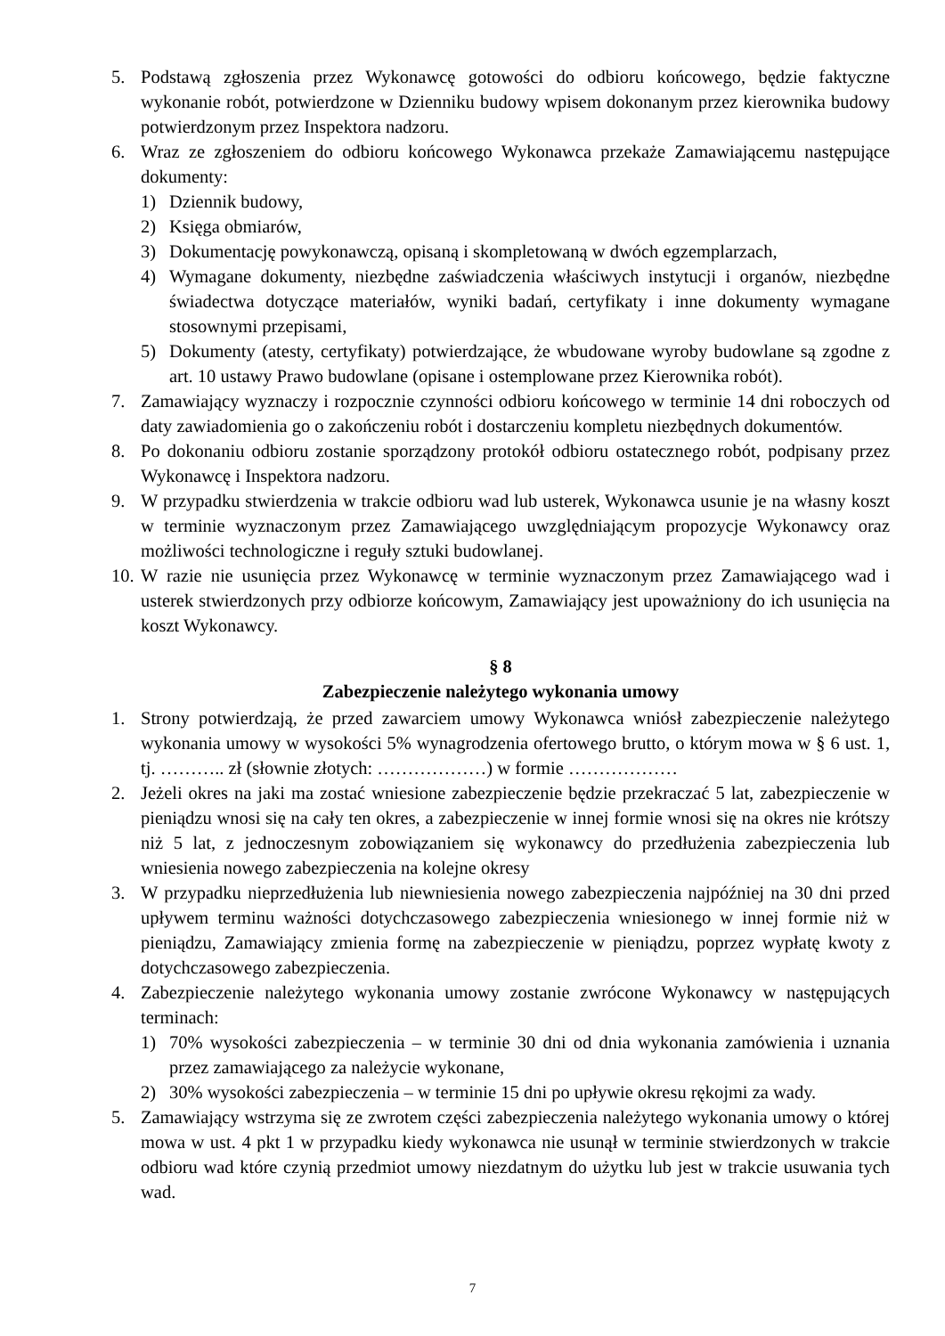5. Podstawą zgłoszenia przez Wykonawcę gotowości do odbioru końcowego, będzie faktyczne wykonanie robót, potwierdzone w Dzienniku budowy wpisem dokonanym przez kierownika budowy potwierdzonym przez Inspektora nadzoru.
6. Wraz ze zgłoszeniem do odbioru końcowego Wykonawca przekaże Zamawiającemu następujące dokumenty:
1) Dziennik budowy,
2) Księga obmiarów,
3) Dokumentację powykonawczą, opisaną i skompletowaną w dwóch egzemplarzach,
4) Wymagane dokumenty, niezbędne zaświadczenia właściwych instytucji i organów, niezbędne świadectwa dotyczące materiałów, wyniki badań, certyfikaty i inne dokumenty wymagane stosownymi przepisami,
5) Dokumenty (atesty, certyfikaty) potwierdzające, że wbudowane wyroby budowlane są zgodne z art. 10 ustawy Prawo budowlane (opisane i ostemplowane przez Kierownika robót).
7. Zamawiający wyznaczy i rozpocznie czynności odbioru końcowego w terminie 14 dni roboczych od daty zawiadomienia go o zakończeniu robót i dostarczeniu kompletu niezbędnych dokumentów.
8. Po dokonaniu odbioru zostanie sporządzony protokół odbioru ostatecznego robót, podpisany przez Wykonawcę i Inspektora nadzoru.
9. W przypadku stwierdzenia w trakcie odbioru wad lub usterek, Wykonawca usunie je na własny koszt w terminie wyznaczonym przez Zamawiającego uwzględniającym propozycje Wykonawcy oraz możliwości technologiczne i reguły sztuki budowlanej.
10.
W razie nie usunięcia przez Wykonawcę w terminie wyznaczonym przez Zamawiającego wad i usterek stwierdzonych przy odbiorze końcowym, Zamawiający jest upoważniony do ich usunięcia na koszt Wykonawcy.
§ 8
Zabezpieczenie należytego wykonania umowy
1. Strony potwierdzają, że przed zawarciem umowy Wykonawca wniósł zabezpieczenie należytego wykonania umowy w wysokości 5% wynagrodzenia ofertowego brutto, o którym mowa w § 6 ust. 1, tj. ……….. zł (słownie złotych: ………………) w formie ………………
2. Jeżeli okres na jaki ma zostać wniesione zabezpieczenie będzie przekraczać 5 lat, zabezpieczenie w pieniądzu wnosi się na cały ten okres, a zabezpieczenie w innej formie wnosi się na okres nie krótszy niż 5 lat, z jednoczesnym zobowiązaniem się wykonawcy do przedłużenia zabezpieczenia lub wniesienia nowego zabezpieczenia na kolejne okresy
3. W przypadku nieprzedłużenia lub niewniesienia nowego zabezpieczenia najpóźniej na 30 dni przed upływem terminu ważności dotychczasowego zabezpieczenia wniesionego w innej formie niż w pieniądzu, Zamawiający zmienia formę na zabezpieczenie w pieniądzu, poprzez wypłatę kwoty z dotychczasowego zabezpieczenia.
4. Zabezpieczenie należytego wykonania umowy zostanie zwrócone Wykonawcy w następujących terminach:
1) 70% wysokości zabezpieczenia – w terminie 30 dni od dnia wykonania zamówienia i uznania przez zamawiającego za należycie wykonane,
2) 30% wysokości zabezpieczenia – w terminie 15 dni po upływie okresu rękojmi za wady.
5. Zamawiający wstrzyma się ze zwrotem części zabezpieczenia należytego wykonania umowy o której mowa w ust. 4 pkt 1 w przypadku kiedy wykonawca nie usunął w terminie stwierdzonych w trakcie odbioru wad które czynią przedmiot umowy niezdatnym do użytku lub jest w trakcie usuwania tych wad.
7